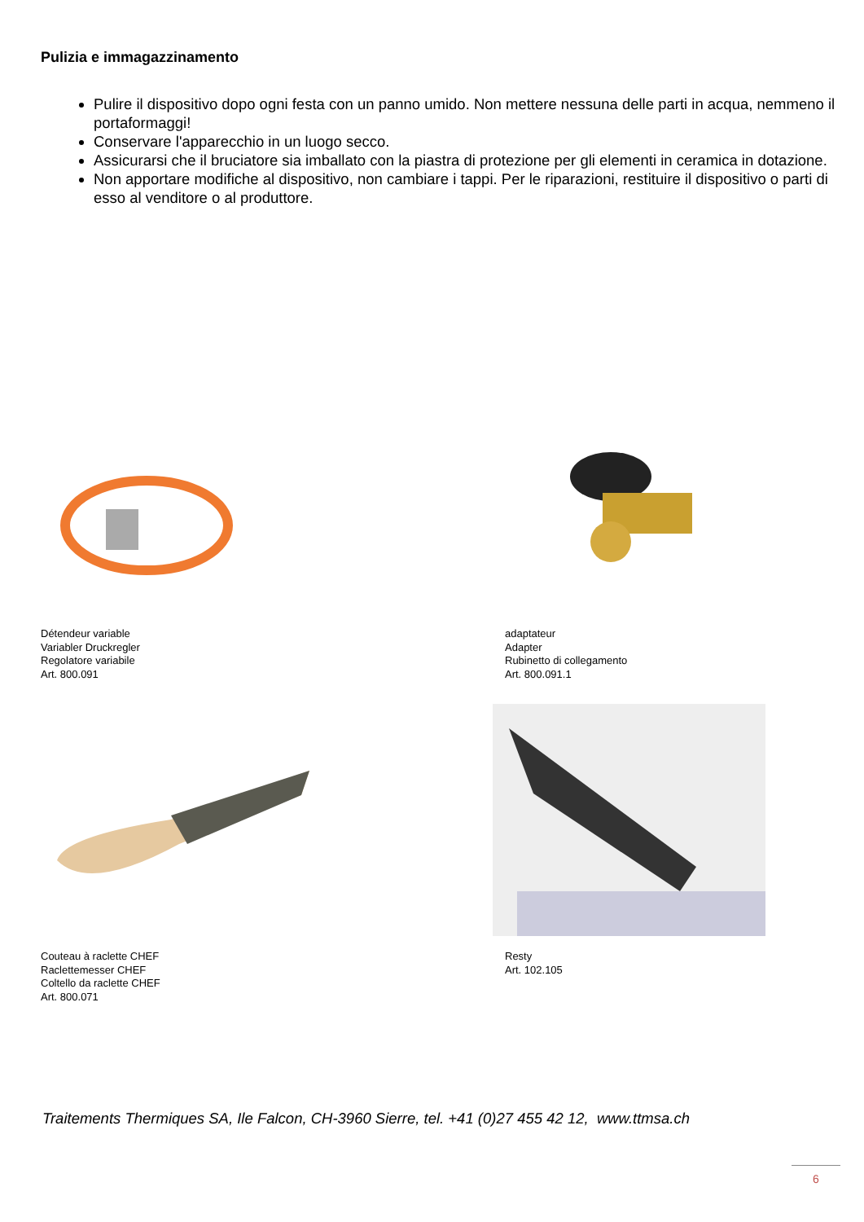Pulizia e immagazzinamento
Pulire il dispositivo dopo ogni festa con un panno umido. Non mettere nessuna delle parti in acqua, nemmeno il portaformaggi!
Conservare l'apparecchio in un luogo secco.
Assicurarsi che il bruciatore sia imballato con la piastra di protezione per gli elementi in ceramica in dotazione.
Non apportare modifiche al dispositivo, non cambiare i tappi. Per le riparazioni, restituire il dispositivo o parti di esso al venditore o al produttore.
Détendeur variable
Variabler Druckregler
Regolatore variabile
Art. 800.091
adaptateur
Adapter
Rubinetto di collegamento
Art. 800.091.1
Couteau à raclette CHEF
Raclettemesser CHEF
Coltello da raclette CHEF
Art. 800.071
Resty
Art. 102.105
Traitements Thermiques SA, Ile Falcon, CH-3960 Sierre, tel. +41 (0)27 455 42 12, www.ttmsa.ch
6